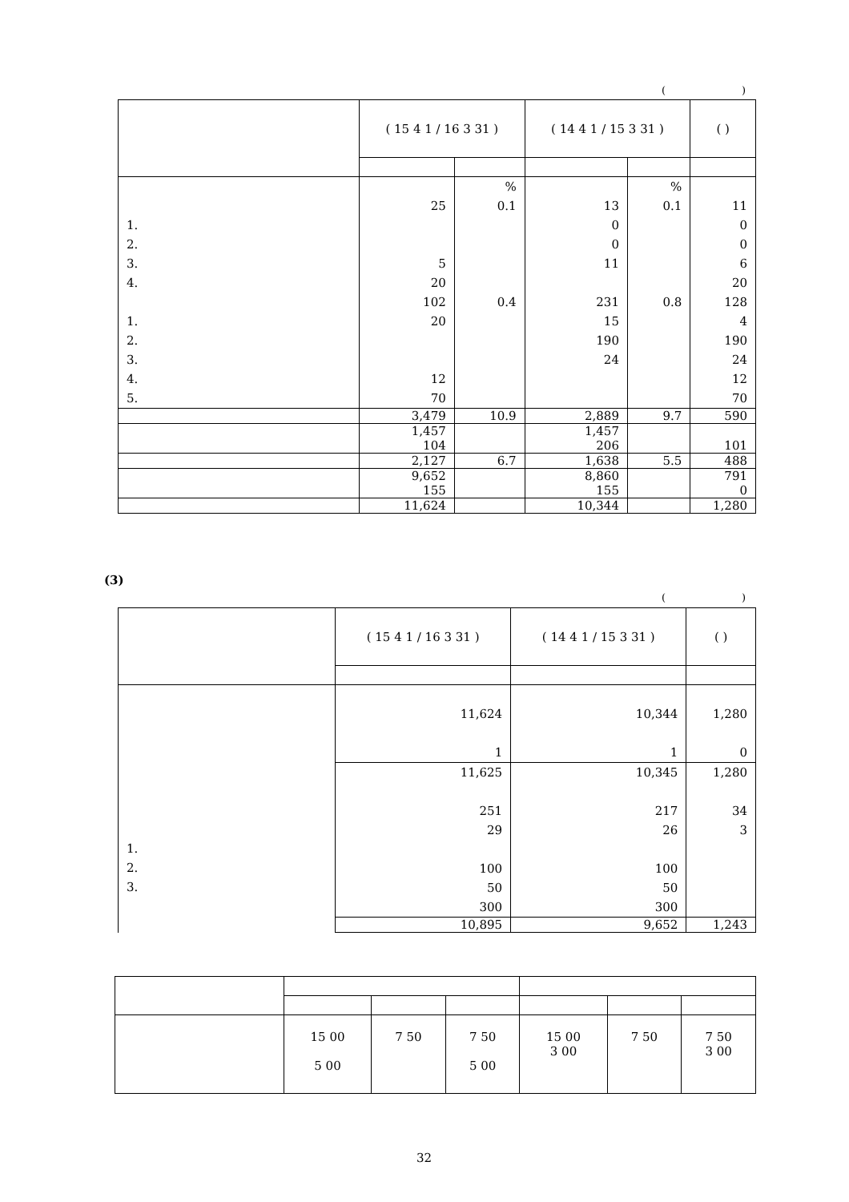( )
| | ( 15 4 1 / 16 3 31 ) | | ( 14 4 1 / 15 3 31 ) | | ( ) |
| 1. 2. 3. 4. 1. 2. 3. 4. 5. | 25 5 20 102 20 12 70 | % 0.1 0.4 | 13 0 0 11 231 15 190 24 | % 0.1 0.8 | 11 0 0 6 20 128 4 190 24 12 70 |
| | 3,479 | 10.9 | 2,889 | 9.7 | 590 |
| | 1,457 104 | | 1,457 206 | | 101 |
| | 2,127 | 6.7 | 1,638 | 5.5 | 488 |
| | 9,652 155 | | 8,860 155 | | 791 0 |
| | 11,624 | | 10,344 | | 1,280 |
(3)
( )
| | ( 15 4 1 / 16 3 31 ) | ( 14 4 1 / 15 3 31 ) | ( ) |
| 1. 2. 3. | 11,624 1 | 10,344 1 | 1,280 0 |
| | 11,625 251 29 100 50 300 | 10,345 217 26 100 50 300 | 1,280 34 3 |
| | 10,895 | 9,652 | 1,243 |
| | 15 00 5 00 | 7 50 | 7 50 5 00 | 15 00 3 00 | 7 50 | 7 50 3 00 |
32